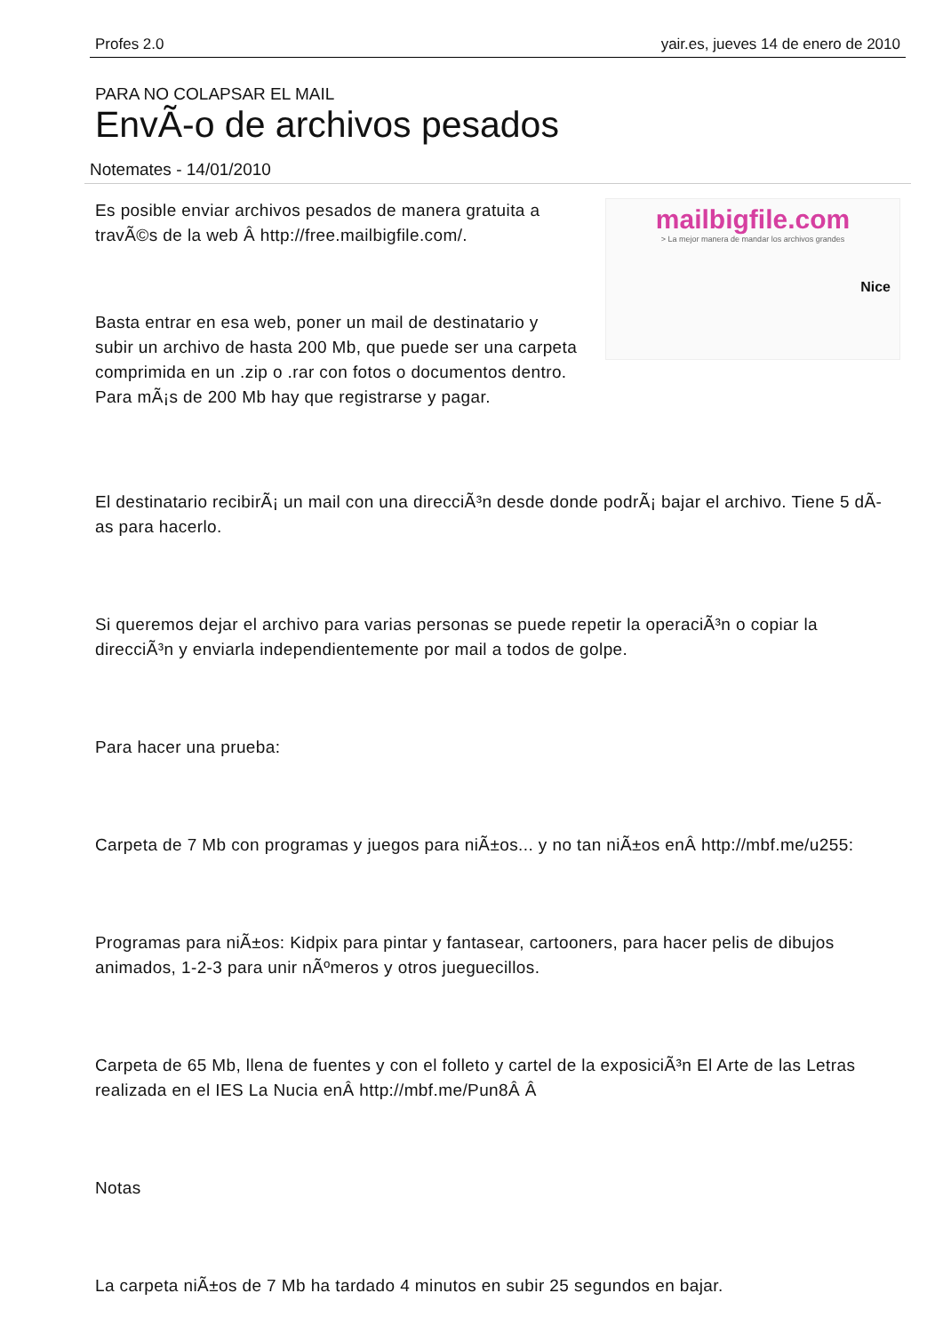Profes 2.0 yair.es, jueves 14 de enero de 2010
PARA NO COLAPSAR EL MAIL
EnvÃ-o de archivos pesados
Notemates - 14/01/2010
Es posible enviar archivos pesados de manera gratuita a travÃ©s de la web Â http://free.mailbigfile.com/.
Basta entrar en esa web, poner un mail de destinatario y subir un archivo de hasta 200 Mb, que puede ser una carpeta comprimida en un .zip o .rar con fotos o documentos dentro. Para mÃ¡s de 200 Mb hay que registrarse y pagar.
mailbigfile.com
> La mejor manera de mandar los archivos grandes
Nice
El destinatario recibirÃ¡ un mail con una direcciÃ³n desde donde podrÃ¡ bajar el archivo. Tiene 5 dÃ-as para hacerlo.
Si queremos dejar el archivo para varias personas se puede repetir la operaciÃ³n o copiar la direcciÃ³n y enviarla independientemente por mail a todos de golpe.
Para hacer una prueba:
Carpeta de 7 Mb con programas y juegos para niÃ±os... y no tan niÃ±os enÂ http://mbf.me/u255:
Programas para niÃ±os: Kidpix para pintar y fantasear, cartooners, para hacer pelis de dibujos animados, 1-2-3 para unir nÃºmeros y otros jueguecillos.
Carpeta de 65 Mb, llena de fuentes y con el folleto y cartel de la exposiciÃ³n El Arte de las Letras realizada en el IES La Nucia enÂ http://mbf.me/Pun8Â Â
Notas
La carpeta niÃ±os de 7 Mb ha tardado 4 minutos en subir 25 segundos en bajar.